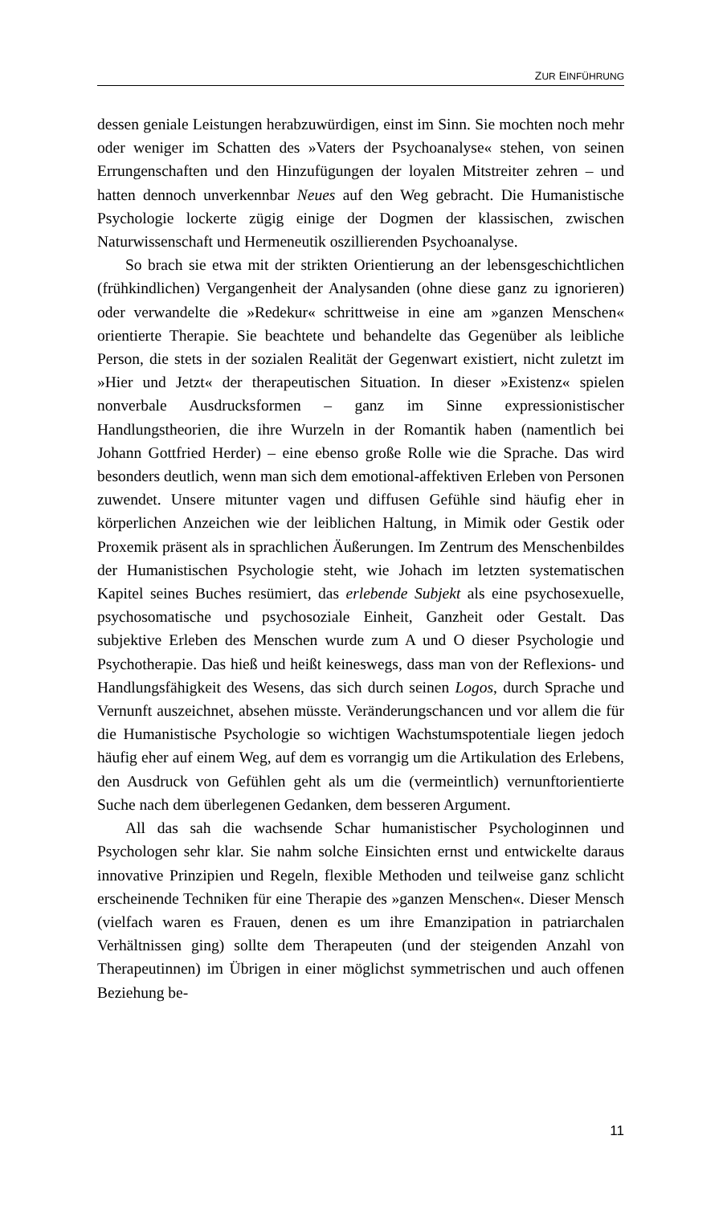ZUR EINFÜHRUNG
dessen geniale Leistungen herabzuwürdigen, einst im Sinn. Sie mochten noch mehr oder weniger im Schatten des »Vaters der Psychoanalyse« stehen, von seinen Errungenschaften und den Hinzufügungen der loyalen Mitstreiter zehren – und hatten dennoch unverkennbar Neues auf den Weg gebracht. Die Humanistische Psychologie lockerte zügig einige der Dogmen der klassischen, zwischen Naturwissenschaft und Hermeneutik oszillierenden Psychoanalyse.
So brach sie etwa mit der strikten Orientierung an der lebensgeschichtlichen (frühkindlichen) Vergangenheit der Analysanden (ohne diese ganz zu ignorieren) oder verwandelte die »Redekur« schrittweise in eine am »ganzen Menschen« orientierte Therapie. Sie beachtete und behandelte das Gegenüber als leibliche Person, die stets in der sozialen Realität der Gegenwart existiert, nicht zuletzt im »Hier und Jetzt« der therapeutischen Situation. In dieser »Existenz« spielen nonverbale Ausdrucksformen – ganz im Sinne expressionistischer Handlungstheorien, die ihre Wurzeln in der Romantik haben (namentlich bei Johann Gottfried Herder) – eine ebenso große Rolle wie die Sprache. Das wird besonders deutlich, wenn man sich dem emotional-affektiven Erleben von Personen zuwendet. Unsere mitunter vagen und diffusen Gefühle sind häufig eher in körperlichen Anzeichen wie der leiblichen Haltung, in Mimik oder Gestik oder Proxemik präsent als in sprachlichen Äußerungen. Im Zentrum des Menschenbildes der Humanistischen Psychologie steht, wie Johach im letzten systematischen Kapitel seines Buches resümiert, das erlebende Subjekt als eine psychosexuelle, psychosomatische und psychosoziale Einheit, Ganzheit oder Gestalt. Das subjektive Erleben des Menschen wurde zum A und O dieser Psychologie und Psychotherapie. Das hieß und heißt keineswegs, dass man von der Reflexions- und Handlungsfähigkeit des Wesens, das sich durch seinen Logos, durch Sprache und Vernunft auszeichnet, absehen müsste. Veränderungschancen und vor allem die für die Humanistische Psychologie so wichtigen Wachstumspotentiale liegen jedoch häufig eher auf einem Weg, auf dem es vorrangig um die Artikulation des Erlebens, den Ausdruck von Gefühlen geht als um die (vermeintlich) vernunftorientierte Suche nach dem überlegenen Gedanken, dem besseren Argument.
All das sah die wachsende Schar humanistischer Psychologinnen und Psychologen sehr klar. Sie nahm solche Einsichten ernst und entwickelte daraus innovative Prinzipien und Regeln, flexible Methoden und teilweise ganz schlicht erscheinende Techniken für eine Therapie des »ganzen Menschen«. Dieser Mensch (vielfach waren es Frauen, denen es um ihre Emanzipation in patriarchalen Verhältnissen ging) sollte dem Therapeuten (und der steigenden Anzahl von Therapeutinnen) im Übrigen in einer möglichst symmetrischen und auch offenen Beziehung be-
11